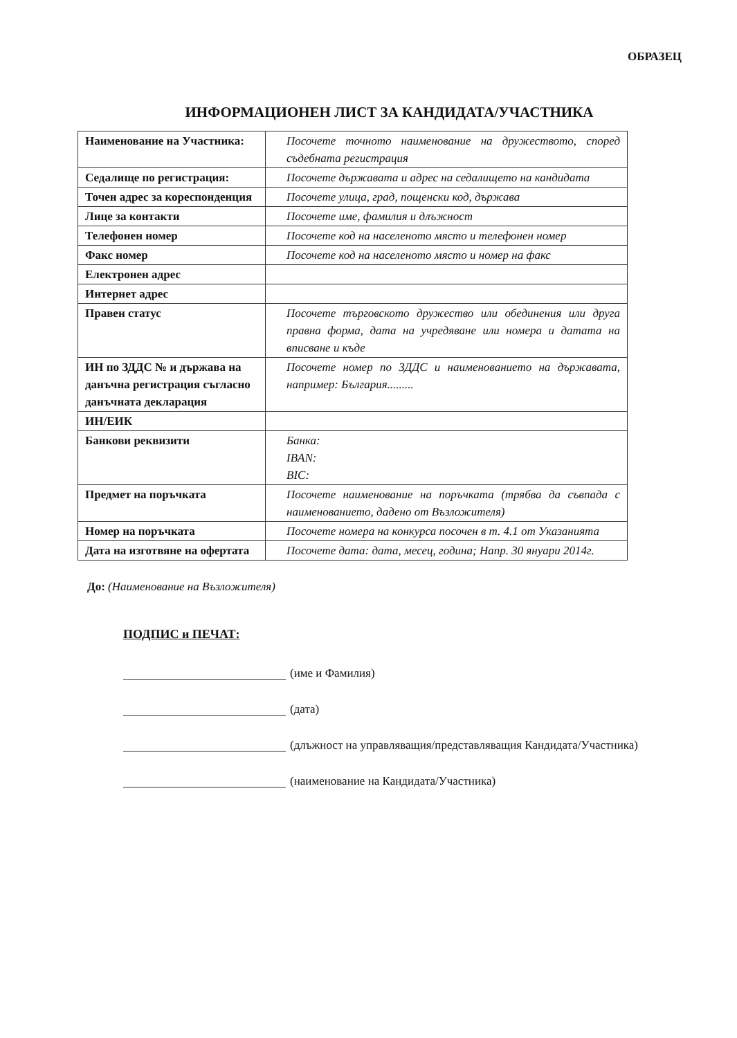ОБРАЗЕЦ
ИНФОРМАЦИОНЕН ЛИСТ ЗА КАНДИДАТА/УЧАСТНИКА
| Наименование на Участника: | Посочете точното наименование на дружеството, според съдебната регистрация |
| Седалище по регистрация: | Посочете държавата и адрес на седалището на кандидата |
| Точен адрес за кореспонденция | Посочете улица, град, пощенски код, държава |
| Лице за контакти | Посочете име, фамилия и длъжност |
| Телефонен номер | Посочете код на населеното място и телефонен номер |
| Факс номер | Посочете код на населеното място и номер на факс |
| Електронен адрес | |
| Интернет адрес | |
| Правен статус | Посочете търговското дружество или обединения или друга правна форма, дата на учредяване или номера и датата на вписване и къде |
| ИН по ЗДДС № и държава на данъчна регистрация съгласно данъчната декларация | Посочете номер по ЗДДС и наименованието на държавата, например: България......... |
| ИН/ЕИК | |
| Банкови реквизити | Банка: IBAN: BIC: |
| Предмет на поръчката | Посочете наименование на поръчката (трябва да съвпада с наименованието, дадено от Възложителя) |
| Номер на поръчката | Посочете номера на конкурса посочен в т. 4.1 от Указанията |
| Дата на изготвяне на офертата | Посочете дата: дата, месец, година; Напр. 30 януари 2014г. |
До: (Наименование на Възложителя)
ПОДПИС и ПЕЧАТ:
(име и Фамилия)
(дата)
(длъжност на управляващия/представляващия Кандидата/Участника)
(наименование на Кандидата/Участника)